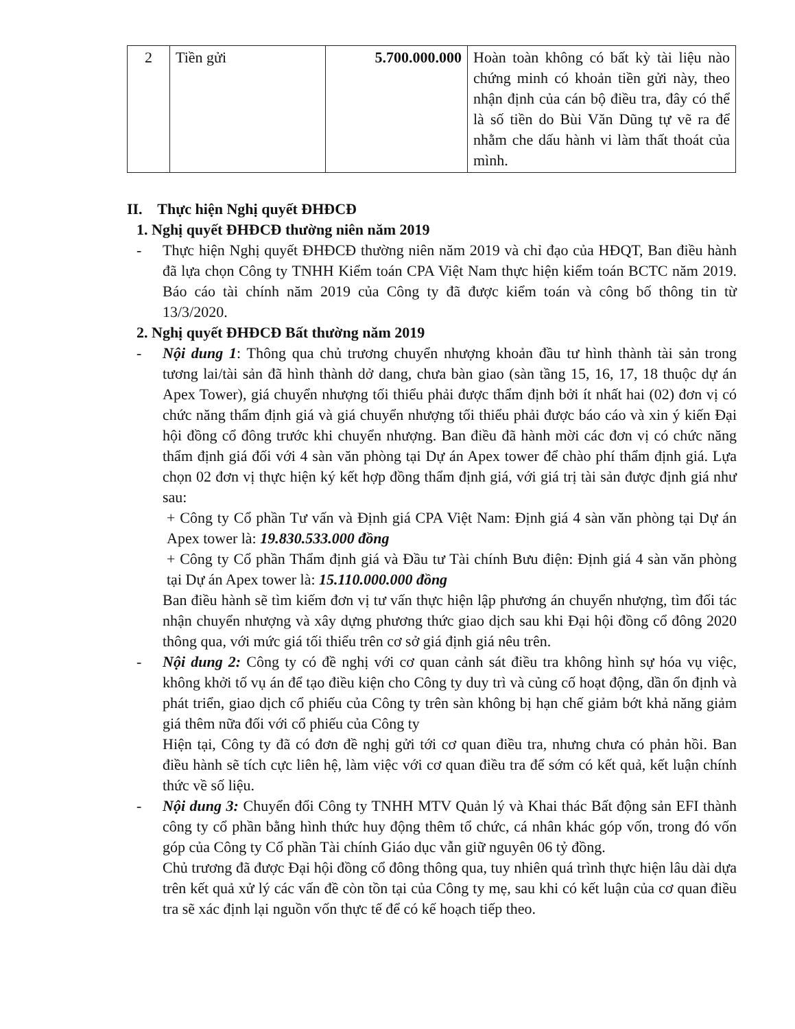| 2 | Tiền gửi | 5.700.000.000 | Hoàn toàn không có bất kỳ tài liệu nào chứng minh có khoản tiền gửi này, theo nhận định của cán bộ điều tra, đây có thể là số tiền do Bùi Văn Dũng tự vẽ ra để nhằm che dấu hành vi làm thất thoát của mình. |
II. Thực hiện Nghị quyết ĐHĐCĐ
1. Nghị quyết ĐHĐCĐ thường niên năm 2019
- Thực hiện Nghị quyết ĐHĐCĐ thường niên năm 2019 và chỉ đạo của HĐQT, Ban điều hành đã lựa chọn Công ty TNHH Kiểm toán CPA Việt Nam thực hiện kiểm toán BCTC năm 2019. Báo cáo tài chính năm 2019 của Công ty đã được kiểm toán và công bố thông tin từ 13/3/2020.
2. Nghị quyết ĐHĐCĐ Bất thường năm 2019
- Nội dung 1: Thông qua chủ trương chuyển nhượng khoản đầu tư hình thành tài sản trong tương lai/tài sản đã hình thành dở dang, chưa bàn giao (sàn tầng 15, 16, 17, 18 thuộc dự án Apex Tower), giá chuyển nhượng tối thiểu phải được thẩm định bởi ít nhất hai (02) đơn vị có chức năng thẩm định giá và giá chuyển nhượng tối thiểu phải được báo cáo và xin ý kiến Đại hội đồng cổ đông trước khi chuyển nhượng. Ban điều đã hành mời các đơn vị có chức năng thẩm định giá đối với 4 sàn văn phòng tại Dự án Apex tower để chào phí thẩm định giá. Lựa chọn 02 đơn vị thực hiện ký kết hợp đồng thẩm định giá, với giá trị tài sản được định giá như sau:
+ Công ty Cổ phần Tư vấn và Định giá CPA Việt Nam: Định giá 4 sàn văn phòng tại Dự án Apex tower là: 19.830.533.000 đồng
+ Công ty Cổ phần Thẩm định giá và Đầu tư Tài chính Bưu điện: Định giá 4 sàn văn phòng tại Dự án Apex tower là: 15.110.000.000 đồng
Ban điều hành sẽ tìm kiếm đơn vị tư vấn thực hiện lập phương án chuyển nhượng, tìm đối tác nhận chuyển nhượng và xây dựng phương thức giao dịch sau khi Đại hội đồng cổ đông 2020 thông qua, với mức giá tối thiểu trên cơ sở giá định giá nêu trên.
- Nội dung 2: Công ty có đề nghị với cơ quan cảnh sát điều tra không hình sự hóa vụ việc, không khởi tố vụ án để tạo điều kiện cho Công ty duy trì và củng cố hoạt động, dần ổn định và phát triển, giao dịch cổ phiếu của Công ty trên sàn không bị hạn chế giảm bớt khả năng giảm giá thêm nữa đối với cổ phiếu của Công ty
Hiện tại, Công ty đã có đơn đề nghị gửi tới cơ quan điều tra, nhưng chưa có phản hồi. Ban điều hành sẽ tích cực liên hệ, làm việc với cơ quan điều tra để sớm có kết quả, kết luận chính thức về số liệu.
- Nội dung 3: Chuyển đổi Công ty TNHH MTV Quản lý và Khai thác Bất động sản EFI thành công ty cổ phần bằng hình thức huy động thêm tổ chức, cá nhân khác góp vốn, trong đó vốn góp của Công ty Cổ phần Tài chính Giáo dục vẫn giữ nguyên 06 tỷ đồng.
Chủ trương đã được Đại hội đồng cổ đông thông qua, tuy nhiên quá trình thực hiện lâu dài dựa trên kết quả xử lý các vấn đề còn tồn tại của Công ty mẹ, sau khi có kết luận của cơ quan điều tra sẽ xác định lại nguồn vốn thực tế để có kế hoạch tiếp theo.